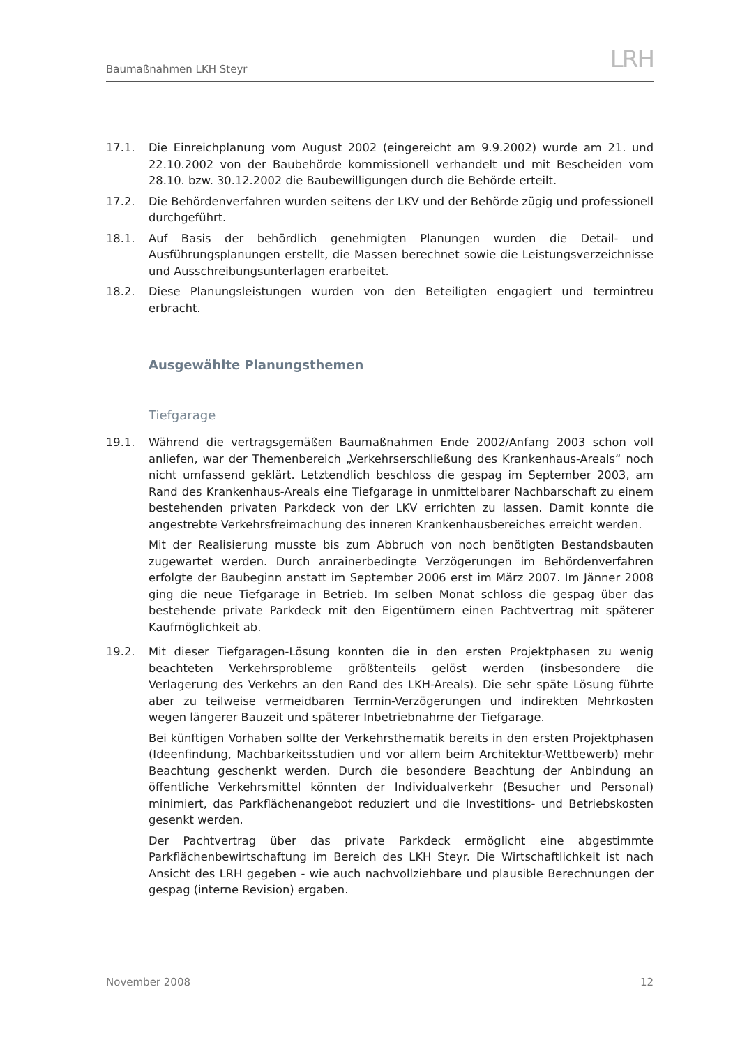Baumaßnahmen LKH Steyr LRH
17.1. Die Einreichplanung vom August 2002 (eingereicht am 9.9.2002) wurde am 21. und 22.10.2002 von der Baubehörde kommissionell verhandelt und mit Bescheiden vom 28.10. bzw. 30.12.2002 die Baubewilligungen durch die Behörde erteilt.
17.2. Die Behördenverfahren wurden seitens der LKV und der Behörde zügig und professionell durchgeführt.
18.1. Auf Basis der behördlich genehmigten Planungen wurden die Detail- und Ausführungsplanungen erstellt, die Massen berechnet sowie die Leistungsverzeichnisse und Ausschreibungsunterlagen erarbeitet.
18.2. Diese Planungsleistungen wurden von den Beteiligten engagiert und termintreu erbracht.
Ausgewählte Planungsthemen
Tiefgarage
19.1. Während die vertragsgemäßen Baumaßnahmen Ende 2002/Anfang 2003 schon voll anliefen, war der Themenbereich „Verkehrserschließung des Krankenhaus-Areals“ noch nicht umfassend geklärt. Letztendlich beschloss die gespag im September 2003, am Rand des Krankenhaus-Areals eine Tiefgarage in unmittelbarer Nachbarschaft zu einem bestehenden privaten Parkdeck von der LKV errichten zu lassen. Damit konnte die angestrebte Verkehrsfreimachung des inneren Krankenhausbereiches erreicht werden.
Mit der Realisierung musste bis zum Abbruch von noch benötigten Bestandsbauten zugewartet werden. Durch anrainerbedingte Verzögerungen im Behördenverfahren erfolgte der Baubeginn anstatt im September 2006 erst im März 2007. Im Jänner 2008 ging die neue Tiefgarage in Betrieb. Im selben Monat schloss die gespag über das bestehende private Parkdeck mit den Eigentümern einen Pachtvertrag mit späterer Kaufmöglichkeit ab.
19.2. Mit dieser Tiefgaragen-Lösung konnten die in den ersten Projektphasen zu wenig beachteten Verkehrsprobleme größtenteils gelöst werden (insbesondere die Verlagerung des Verkehrs an den Rand des LKH-Areals). Die sehr späte Lösung führte aber zu teilweise vermeidbaren Termin-Verzögerungen und indirekten Mehrkosten wegen längerer Bauzeit und späterer Inbetriebnahme der Tiefgarage.
Bei künftigen Vorhaben sollte der Verkehrsthematik bereits in den ersten Projektphasen (Ideenfindung, Machbarkeitsstudien und vor allem beim Architektur-Wettbewerb) mehr Beachtung geschenkt werden. Durch die besondere Beachtung der Anbindung an öffentliche Verkehrsmittel könnten der Individualverkehr (Besucher und Personal) minimiert, das Parkflächenangebot reduziert und die Investitions- und Betriebskosten gesenkt werden.
Der Pachtvertrag über das private Parkdeck ermöglicht eine abgestimmte Parkflächenbewirtschaftung im Bereich des LKH Steyr. Die Wirtschaftlichkeit ist nach Ansicht des LRH gegeben - wie auch nachvollziehbare und plausible Berechnungen der gespag (interne Revision) ergaben.
November 2008 12